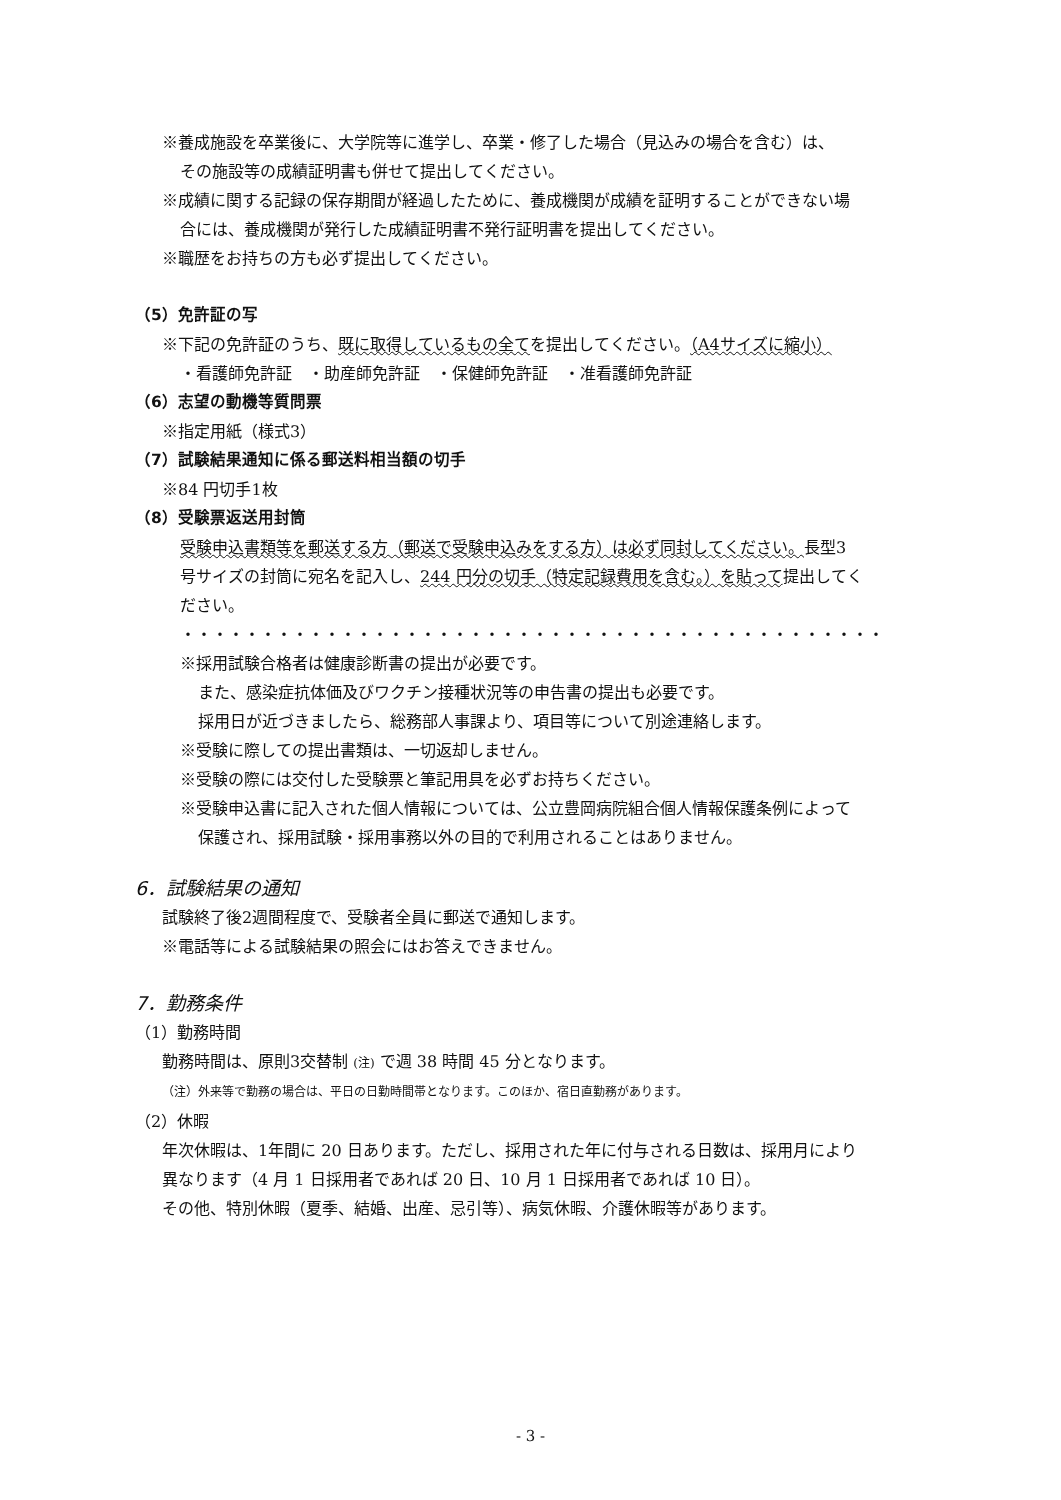※養成施設を卒業後に、大学院等に進学し、卒業・修了した場合（見込みの場合を含む）は、
その施設等の成績証明書も併せて提出してください。
※成績に関する記録の保存期間が経過したために、養成機関が成績を証明することができない場
合には、養成機関が発行した成績証明書不発行証明書を提出してください。
※職歴をお持ちの方も必ず提出してください。
（5）免許証の写
※下記の免許証のうち、既に取得しているもの全てを提出してください。（A4サイズに縮小）
・看護師免許証　・助産師免許証　・保健師免許証　・准看護師免許証
（6）志望の動機等質問票
※指定用紙（様式3）
（7）試験結果通知に係る郵送料相当額の切手
※84 円切手1枚
（8）受験票返送用封筒
受験申込書類等を郵送する方（郵送で受験申込みをする方）は必ず同封してください。長型3
号サイズの封筒に宛名を記入し、244 円分の切手（特定記録費用を含む。）を貼って提出してく
ださい。
・・・・・・・・・・・・・・・・・・・・・・・・・・・・・・・・・・・・・・・・・・・・
※採用試験合格者は健康診断書の提出が必要です。
また、感染症抗体価及びワクチン接種状況等の申告書の提出も必要です。
採用日が近づきましたら、総務部人事課より、項目等について別途連絡します。
※受験に際しての提出書類は、一切返却しません。
※受験の際には交付した受験票と筆記用具を必ずお持ちください。
※受験申込書に記入された個人情報については、公立豊岡病院組合個人情報保護条例によって
保護され、採用試験・採用事務以外の目的で利用されることはありません。
6．試験結果の通知
試験終了後2週間程度で、受験者全員に郵送で通知します。
※電話等による試験結果の照会にはお答えできません。
7．勤務条件
（1）勤務時間
勤務時間は、原則3交替制 (注) で週 38 時間 45 分となります。
（注）外来等で勤務の場合は、平日の日勤時間帯となります。このほか、宿日直勤務があります。
（2）休暇
年次休暇は、1年間に 20 日あります。ただし、採用された年に付与される日数は、採用月により
異なります（4 月 1 日採用者であれば 20 日、10 月 1 日採用者であれば 10 日）。
その他、特別休暇（夏季、結婚、出産、忌引等）、病気休暇、介護休暇等があります。
- 3 -